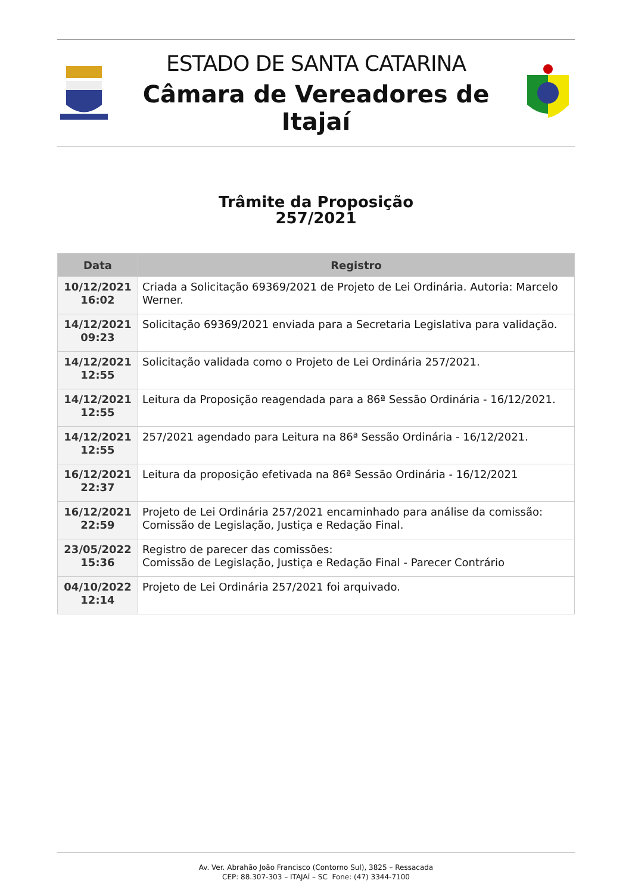ESTADO DE SANTA CATARINA
Câmara de Vereadores de Itajaí
Trâmite da Proposição
257/2021
| Data | Registro |
| --- | --- |
| 10/12/2021 16:02 | Criada a Solicitação 69369/2021 de Projeto de Lei Ordinária. Autoria: Marcelo Werner. |
| 14/12/2021 09:23 | Solicitação 69369/2021 enviada para a Secretaria Legislativa para validação. |
| 14/12/2021 12:55 | Solicitação validada como o Projeto de Lei Ordinária 257/2021. |
| 14/12/2021 12:55 | Leitura da Proposição reagendada para a 86ª Sessão Ordinária - 16/12/2021. |
| 14/12/2021 12:55 | 257/2021 agendado para Leitura na 86ª Sessão Ordinária - 16/12/2021. |
| 16/12/2021 22:37 | Leitura da proposição efetivada na 86ª Sessão Ordinária - 16/12/2021 |
| 16/12/2021 22:59 | Projeto de Lei Ordinária 257/2021 encaminhado para análise da comissão: Comissão de Legislação, Justiça e Redação Final. |
| 23/05/2022 15:36 | Registro de parecer das comissões: Comissão de Legislação, Justiça e Redação Final - Parecer Contrário |
| 04/10/2022 12:14 | Projeto de Lei Ordinária 257/2021 foi arquivado. |
Av. Ver. Abrahão João Francisco (Contorno Sul), 3825 – Ressacada
CEP: 88.307-303 – ITAJAÍ – SC Fone: (47) 3344-7100